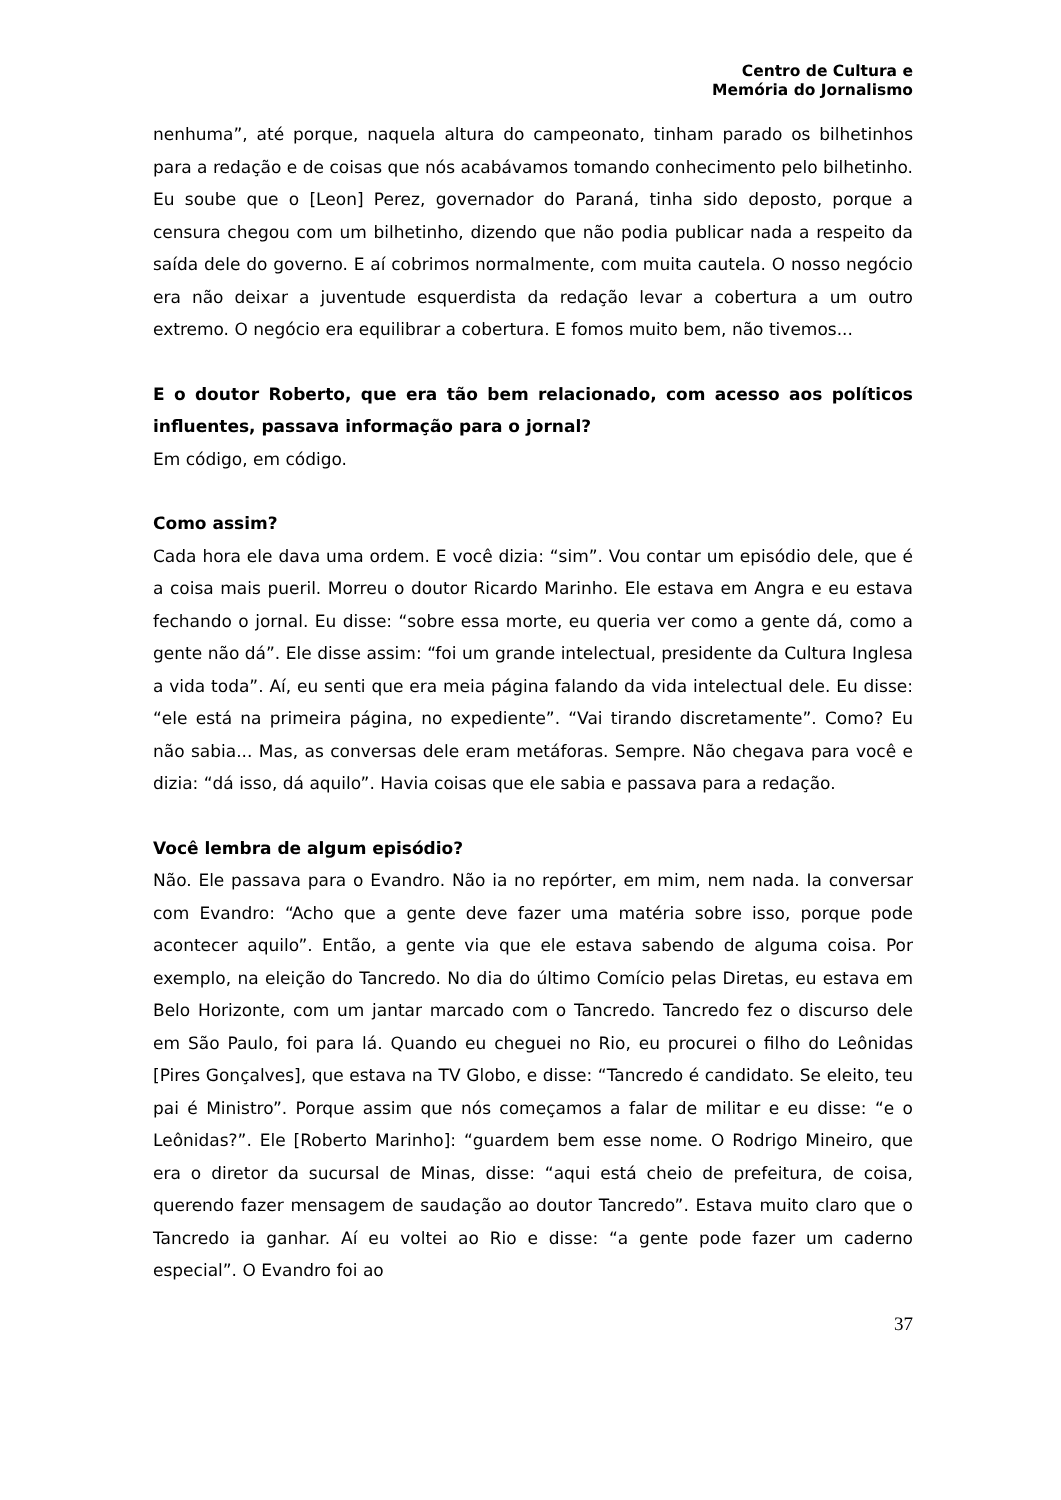Centro de Cultura e
Memória do Jornalismo
nenhuma”, até porque, naquela altura do campeonato, tinham parado os bilhetinhos para a redação e de coisas que nós acabávamos tomando conhecimento pelo bilhetinho. Eu soube que o [Leon] Perez, governador do Paraná, tinha sido deposto, porque a censura chegou com um bilhetinho, dizendo que não podia publicar nada a respeito da saída dele do governo. E aí cobrimos normalmente, com muita cautela. O nosso negócio era não deixar a juventude esquerdista da redação levar a cobertura a um outro extremo. O negócio era equilibrar a cobertura. E fomos muito bem, não tivemos...
E o doutor Roberto, que era tão bem relacionado, com acesso aos políticos influentes, passava informação para o jornal?
Em código, em código.
Como assim?
Cada hora ele dava uma ordem. E você dizia: “sim”. Vou contar um episódio dele, que é a coisa mais pueril. Morreu o doutor Ricardo Marinho. Ele estava em Angra e eu estava fechando o jornal. Eu disse: “sobre essa morte, eu queria ver como a gente dá, como a gente não dá”. Ele disse assim: “foi um grande intelectual, presidente da Cultura Inglesa a vida toda”. Aí, eu senti que era meia página falando da vida intelectual dele. Eu disse: “ele está na primeira página, no expediente”. “Vai tirando discretamente”. Como? Eu não sabia... Mas, as conversas dele eram metáforas. Sempre. Não chegava para você e dizia: “dá isso, dá aquilo”. Havia coisas que ele sabia e passava para a redação.
Você lembra de algum episódio?
Não. Ele passava para o Evandro. Não ia no repórter, em mim, nem nada. Ia conversar com Evandro: “Acho que a gente deve fazer uma matéria sobre isso, porque pode acontecer aquilo”. Então, a gente via que ele estava sabendo de alguma coisa. Por exemplo, na eleição do Tancredo. No dia do último Comício pelas Diretas, eu estava em Belo Horizonte, com um jantar marcado com o Tancredo. Tancredo fez o discurso dele em São Paulo, foi para lá. Quando eu cheguei no Rio, eu procurei o filho do Leônidas [Pires Gonçalves], que estava na TV Globo, e disse: “Tancredo é candidato. Se eleito, teu pai é Ministro”. Porque assim que nós começamos a falar de militar e eu disse: “e o Leônidas?”. Ele [Roberto Marinho]: “guardem bem esse nome. O Rodrigo Mineiro, que era o diretor da sucursal de Minas, disse: “aqui está cheio de prefeitura, de coisa, querendo fazer mensagem de saudação ao doutor Tancredo”. Estava muito claro que o Tancredo ia ganhar. Aí eu voltei ao Rio e disse: “a gente pode fazer um caderno especial”. O Evandro foi ao
37